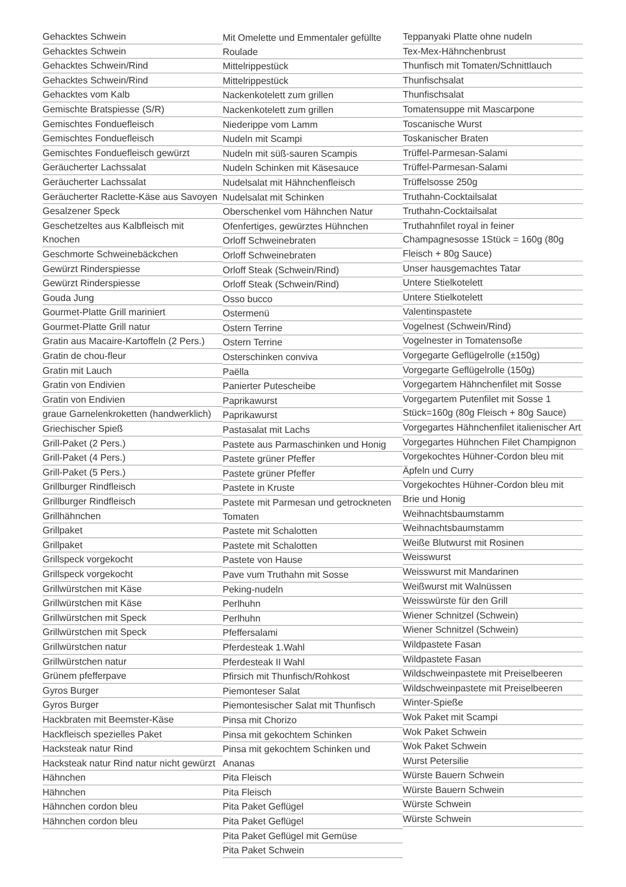Gehacktes Schwein
Gehacktes Schwein
Gehacktes Schwein/Rind
Gehacktes Schwein/Rind
Gehacktes vom Kalb
Gemischte Bratspiesse (S/R)
Gemischtes Fonduefleisch
Gemischtes Fonduefleisch
Gemischtes Fonduefleisch gewürzt
Geräucherter Lachssalat
Geräucherter Lachssalat
Geräucherter Raclette-Käse aus Savoyen
Gesalzener Speck
Geschetzeltes aus Kalbfleisch mit Knochen
Geschmorte Schweinebäckchen
Gewürzt Rinderspiesse
Gewürzt Rinderspiesse
Gouda Jung
Gourmet-Platte Grill mariniert
Gourmet-Platte Grill natur
Gratin aus Macaire-Kartoffeln (2 Pers.)
Gratin de chou-fleur
Gratin mit Lauch
Gratin von Endivien
Gratin von Endivien
graue Garnelenkroketten (handwerklich)
Griechischer Spieß
Grill-Paket (2 Pers.)
Grill-Paket (4 Pers.)
Grill-Paket (5 Pers.)
Grillburger Rindfleisch
Grillburger Rindfleisch
Grillhähnchen
Grillpaket
Grillpaket
Grillspeck vorgekocht
Grillspeck vorgekocht
Grillwürstchen mit Käse
Grillwürstchen mit Käse
Grillwürstchen mit Speck
Grillwürstchen mit Speck
Grillwürstchen natur
Grillwürstchen natur
Grünem pfefferpave
Gyros Burger
Gyros Burger
Hackbraten mit Beemster-Käse
Hackfleisch spezielles Paket
Hacksteak natur Rind
Hacksteak natur Rind natur nicht gewürzt
Hähnchen
Hähnchen
Hähnchen cordon bleu
Hähnchen cordon bleu
Mit Omelette und Emmentaler gefüllte Roulade
Mittelrippestück
Mittelrippestück
Nackenkotelett zum grillen
Nackenkotelett zum grillen
Niederippe vom Lamm
Nudeln mit Scampi
Nudeln mit süß-sauren Scampis
Nudeln Schinken mit Käsesauce
Nudelsalat mit Hähnchenfleisch
Nudelsalat mit Schinken
Oberschenkel vom Hähnchen Natur
Ofenfertiges, gewürztes Hühnchen
Orloff Schweinebraten
Orloff Schweinebraten
Orloff Steak (Schwein/Rind)
Orloff Steak (Schwein/Rind)
Osso bucco
Ostermenü
Ostern Terrine
Ostern Terrine
Osterschinken conviva
Paëlla
Panierter Putescheibe
Paprikawurst
Paprikawurst
Pastasalat mit Lachs
Pastete aus Parmaschinken und Honig
Pastete grüner Pfeffer
Pastete grüner Pfeffer
Pastete in Kruste
Pastete mit Parmesan und getrockneten Tomaten
Pastete mit Schalotten
Pastete mit Schalotten
Pastete von Hause
Pave vum Truthahn mit Sosse
Peking-nudeln
Perlhuhn
Perlhuhn
Pfeffersalami
Pferdesteak 1.Wahl
Pferdesteak II Wahl
Pfirsich mit Thunfisch/Rohkost
Piemonteser Salat
Piemontesischer Salat mit Thunfisch
Pinsa mit Chorizo
Pinsa mit gekochtem Schinken
Pinsa mit gekochtem Schinken und Ananas
Pita Fleisch
Pita Fleisch
Pita Paket Geflügel
Pita Paket Geflügel
Pita Paket Geflügel mit Gemüse
Pita Paket Schwein
Teppanyaki Platte ohne nudeln
Tex-Mex-Hähnchenbrust
Thunfisch mit Tomaten/Schnittlauch
Thunfischsalat
Thunfischsalat
Tomatensuppe mit Mascarpone
Toscanische Wurst
Toskanischer Braten
Trüffel-Parmesan-Salami
Trüffel-Parmesan-Salami
Trüffelsosse 250g
Truthahn-Cocktailsalat
Truthahn-Cocktailsalat
Truthahnfilet royal in feiner Champagnesosse 1Stück = 160g (80g Fleisch + 80g Sauce)
Unser hausgemachtes Tatar
Untere Stielkotelett
Untere Stielkotelett
Valentinspastete
Vogelnest (Schwein/Rind)
Vogelnester in Tomatensoße
Vorgegarte Geflügelrolle (±150g)
Vorgegarte Geflügelrolle (150g)
Vorgegartem Hähnchenfilet mit Sosse
Vorgegartem Putenfilet mit Sosse 1 Stück=160g (80g Fleisch + 80g Sauce)
Vorgegartes Hähnchenfilet italienischer Art
Vorgegartes Hühnchen Filet Champignon
Vorgekochtes Hühner-Cordon bleu mit Äpfeln und Curry
Vorgekochtes Hühner-Cordon bleu mit Brie und Honig
Weihnachtsbaumstamm
Weihnachtsbaumstamm
Weiße Blutwurst mit Rosinen
Weisswurst
Weisswurst mit Mandarinen
Weißwurst mit Walnüssen
Weisswürste für den Grill
Wiener Schnitzel (Schwein)
Wiener Schnitzel (Schwein)
Wildpastete Fasan
Wildpastete Fasan
Wildschweinpastete mit Preiselbeeren
Wildschweinpastete mit Preiselbeeren
Winter-Spieße
Wok Paket mit Scampi
Wok Paket Schwein
Wok Paket Schwein
Wurst Petersilie
Würste Bauern Schwein
Würste Bauern Schwein
Würste Schwein
Würste Schwein